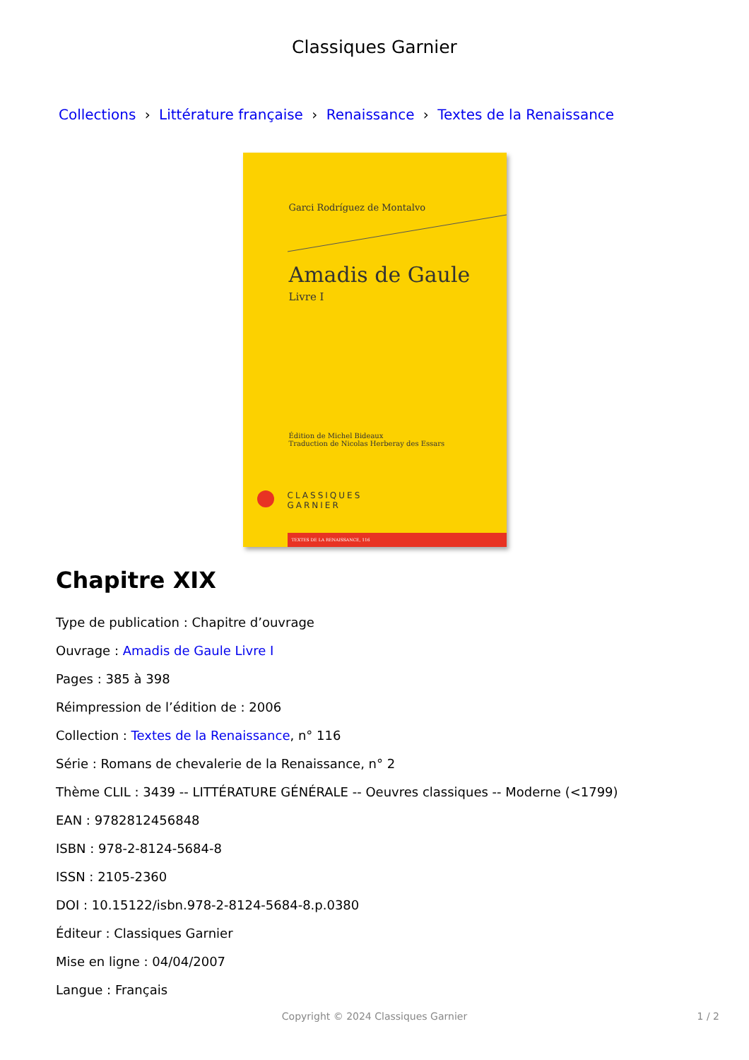Classiques Garnier
Collections › Littérature française › Renaissance › Textes de la Renaissance
Garci Rodríguez de Montalvo
Amadis de Gaule
Livre I
Édition de Michel Bideaux
Traduction de Nicolas Herberay des Essars
CLASSIQUES
GARNIER
TEXTES DE LA RENAISSANCE, 116
Chapitre XIX
Type de publication : Chapitre d’ouvrage
Ouvrage : Amadis de Gaule Livre I
Pages : 385 à 398
Réimpression de l’édition de : 2006
Collection : Textes de la Renaissance, n° 116
Série : Romans de chevalerie de la Renaissance, n° 2
Thème CLIL : 3439 -- LITTÉRATURE GÉNÉRALE -- Oeuvres classiques -- Moderne (<1799)
EAN : 9782812456848
ISBN : 978-2-8124-5684-8
ISSN : 2105-2360
DOI : 10.15122/isbn.978-2-8124-5684-8.p.0380
Éditeur : Classiques Garnier
Mise en ligne : 04/04/2007
Langue : Français
Copyright © 2024 Classiques Garnier 1 / 2